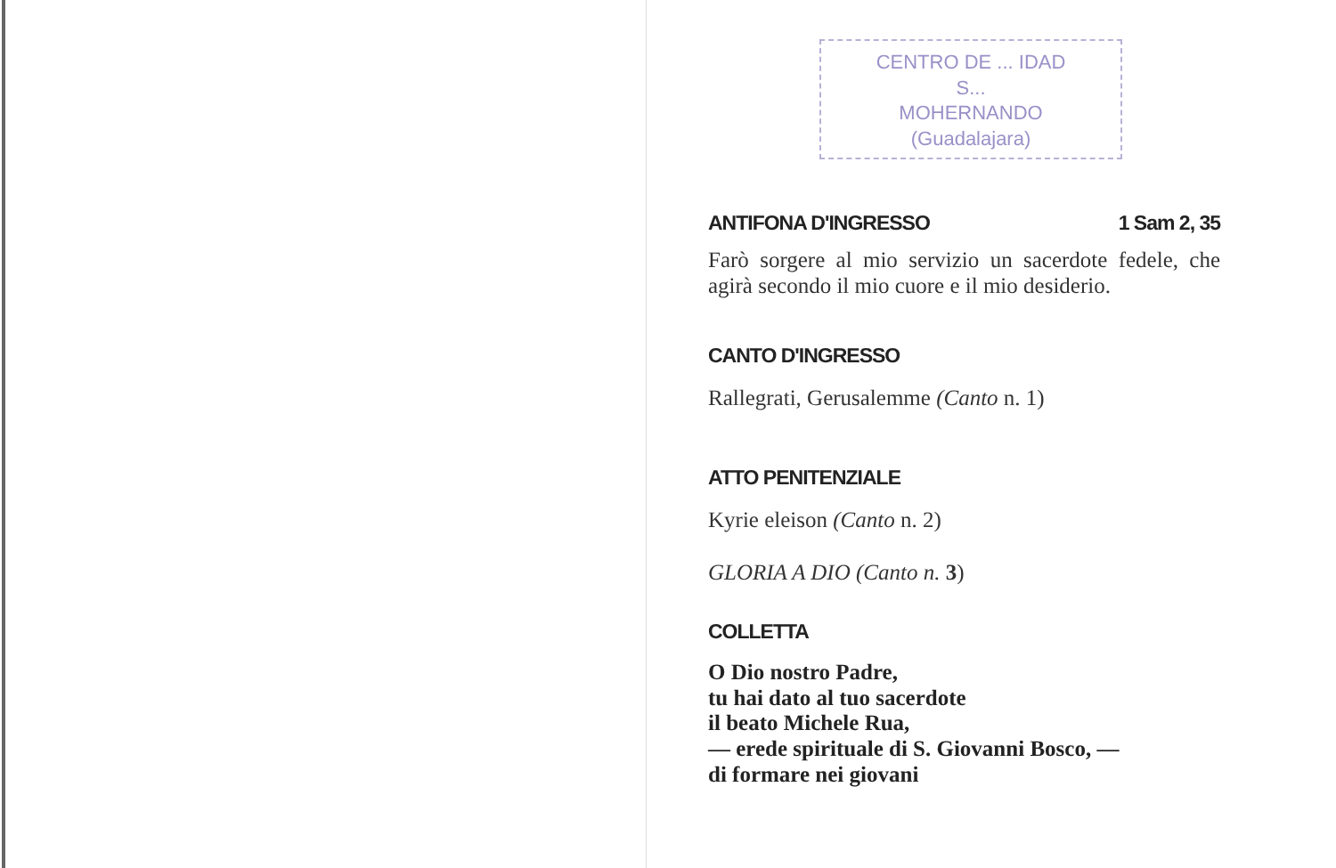CENTRO DE ... IDAD
S...
MOHERNANDO
(Guadalajara)
ANTIFONA D'INGRESSO 1 Sam 2, 35
Farò sorgere al mio servizio un sacerdote fedele, che agirà secondo il mio cuore e il mio desiderio.
CANTO D'INGRESSO
Rallegrati, Gerusalemme (Canto n. 1)
ATTO PENITENZIALE
Kyrie eleison (Canto n. 2)
GLORIA A DIO (Canto n. 3)
COLLETTA
O Dio nostro Padre,
tu hai dato al tuo sacerdote
il beato Michele Rua,
— erede spirituale di S. Giovanni Bosco, —
di formare nei giovani